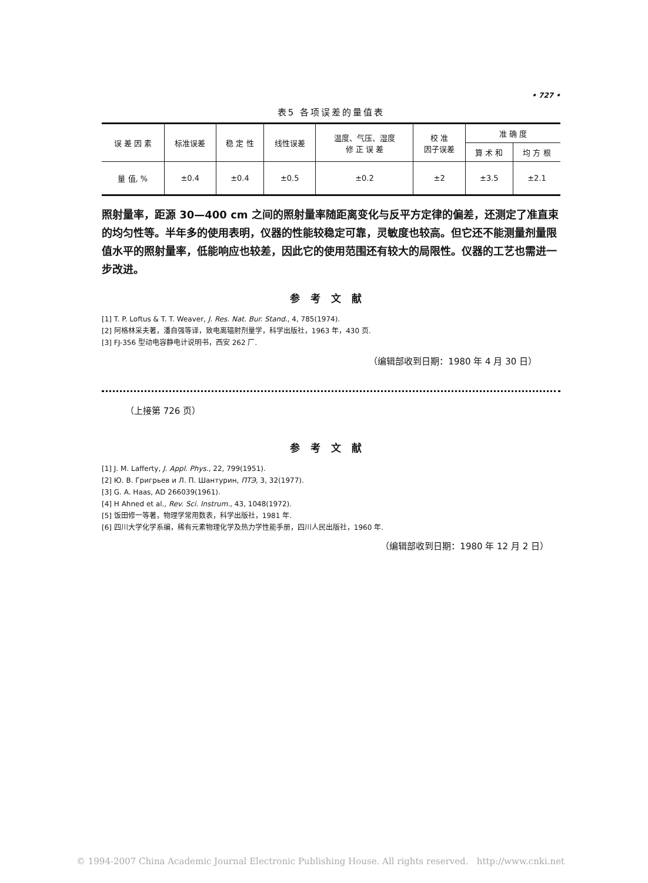• 727 •
表5 各项误差的量值表
| 误 差 因 素 | 标准误差 | 稳 定 性 | 线性误差 | 温度、气压、湿度 修 正 误 差 | 校 准 因子误差 | 准 确 度 | |
| --- | --- | --- | --- | --- | --- | --- | --- |
| | | | | | | 算 术 和 | 均 方 根 |
| 量 值, % | ±0.4 | ±0.4 | ±0.5 | ±0.2 | ±2 | ±3.5 | ±2.1 |
照射量率，距源 30—400 cm 之间的照射量率随距离变化与反平方定律的偏差，还测定了准直束的均匀性等。半年多的使用表明，仪器的性能较稳定可靠，灵敏度也较高。但它还不能测量剂量限值水平的照射量率，低能响应也较差，因此它的使用范围还有较大的局限性。仪器的工艺也需进一步改进。
参考文献
[1] T. P. Loftus & T. T. Weaver, J. Res. Nat. Bur. Stand., 4, 785(1974).
[2] 阿格林采夫著，潘自强等译，致电离辐射剂量学，科学出版社，1963 年，430 页.
[3] FJ-356 型动电容静电计说明书，西安 262 厂.
（编辑部收到日期：1980 年 4 月 30 日）
（上接第 726 页）
参考文献
[1] J. M. Lafferty, J. Appl. Phys., 22, 799(1951).
[2] Ю. В. Григрьев и Л. П. Шантурин, ПТЭ, 3, 32(1977).
[3] G. A. Haas, AD 266039(1961).
[4] H Ahned et al., Rev. Sci. Instrum., 43, 1048(1972).
[5] 饭田修一等著，物理学常用数表，科学出版社，1981 年.
[6] 四川大学化学系编，稀有元素物理化学及热力学性能手册，四川人民出版社，1960 年.
（编辑部收到日期：1980 年 12 月 2 日）
© 1994-2007 China Academic Journal Electronic Publishing House. All rights reserved. http://www.cnki.net